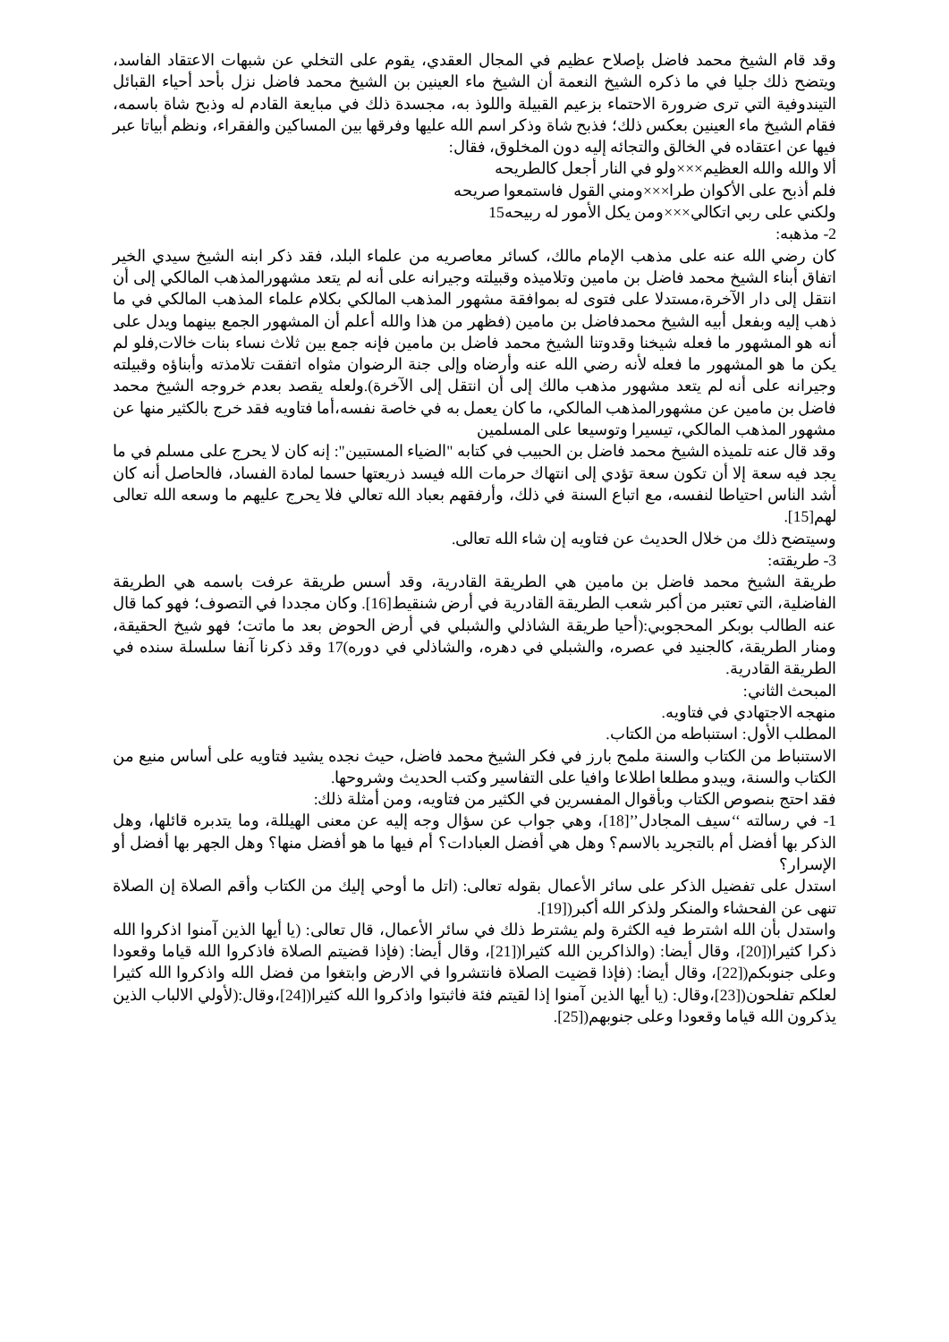وقد قام الشيخ محمد فاضل بإصلاح عظيم في المجال العقدي، يقوم على التخلي عن شبهات الاعتقاد الفاسد، ويتضح ذلك جليا في ما ذكره الشيخ النعمة أن الشيخ ماء العينين بن الشيخ محمد فاضل نزل بأحد أحياء القبائل التيندوفية التي ترى ضرورة الاحتماء بزعيم القبيلة واللوذ به، مجسدة ذلك في مبايعة القادم له وذبح شاة باسمه، فقام الشيخ ماء العينين بعكس ذلك؛ فذبح شاة وذكر اسم الله عليها وفرقها بين المساكين والفقراء، ونظم أبياتا عبر فيها عن اعتقاده في الخالق والتجائه إليه دون المخلوق، فقال:
ألا والله والله العظيم×××ولو في النار أجعل كالطريحه
فلم أذبح على الأكوان طرا×××ومني القول فاستمعوا صريحه
ولكني على ربي اتكالي×××ومن يكل الأمور له ربيحه15
2- مذهبه:
كان رضي الله عنه على مذهب الإمام مالك، كسائر معاصريه من علماء البلد، فقد ذكر ابنه الشيخ سيدي الخير اتفاق أبناء الشيخ محمد فاضل بن مامين وتلاميذه وقبيلته وجيرانه على أنه لم يتعد مشهورالمذهب المالكي إلى أن انتقل إلى دار الآخرة،مستدلا على فتوى له بموافقة مشهور المذهب المالكي بكلام علماء المذهب المالكي في ما ذهب إليه وبفعل أبيه الشيخ محمدفاضل بن مامين (فظهر من هذا والله أعلم أن المشهور الجمع بينهما ويدل على أنه هو المشهور ما فعله شيخنا وقدوتنا الشيخ محمد فاضل بن مامين فإنه جمع بين ثلاث نساء بنات خالات,فلو لم يكن ما هو المشهور ما فعله لأنه رضي الله عنه وأرضاه وإلى جنة الرضوان مثواه اتفقت تلامذته وأبناؤه وقبيلته وجيرانه على أنه لم يتعد مشهور مذهب مالك إلى أن انتقل إلى الآخرة).ولعله يقصد بعدم خروجه الشيخ محمد فاضل بن مامين عن مشهورالمذهب المالكي، ما كان يعمل به في خاصة نفسه،أما فتاويه فقد خرج بالكثير منها عن مشهور المذهب المالكي، تيسيرا وتوسيعا على المسلمين
وقد قال عنه تلميذه الشيخ محمد فاضل بن الحبيب في كتابه "الضياء المستبين": إنه كان لا يحرج على مسلم في ما يجد فيه سعة إلا أن تكون سعة تؤدي إلى انتهاك حرمات الله فيسد ذريعتها حسما لمادة الفساد، فالحاصل أنه كان أشد الناس احتياطا لنفسه، مع اتباع السنة في ذلك، وأرفقهم بعباد الله تعالي فلا يحرج عليهم ما وسعه الله تعالى لهم[15].
وسيتضح ذلك من خلال الحديث عن فتاويه إن شاء الله تعالى.
3- طريقته:
طريقة الشيخ محمد فاضل بن مامين هي الطريقة القادرية، وقد أسس طريقة عرفت باسمه هي الطريقة الفاضلية، التي تعتبر من أكبر شعب الطريقة القادرية في أرض شنقيط[16]. وكان مجددا في التصوف؛ فهو كما قال عنه الطالب بوبكر المحجوبي:(أحيا طريقة الشاذلي والشبلي في أرض الحوض بعد ما ماتت؛ فهو شيخ الحقيقة، ومنار الطريقة، كالجنيد في عصره، والشبلي في دهره، والشاذلي في دوره)17 وقد ذكرنا آنفا سلسلة سنده في الطريقة القادرية.
المبحث الثاني:
منهجه الاجتهادي في فتاويه.
المطلب الأول: استنباطه من الكتاب.
الاستنباط من الكتاب والسنة ملمح بارز في فكر الشيخ محمد فاضل، حيث نجده يشيد فتاويه على أساس منيع من الكتاب والسنة، ويبدو مطلعا اطلاعا وافيا على التفاسير وكتب الحديث وشروحها.
فقد احتج بنصوص الكتاب وبأقوال المفسرين في الكثير من فتاويه، ومن أمثلة ذلك:
1- في رسالته ‘‘سيف المجادل’’[18]، وهي جواب عن سؤال وجه إليه عن معنى الهيللة، وما يتدبره قائلها، وهل الذكر بها أفضل أم بالتجريد بالاسم؟ وهل هي أفضل العبادات؟ أم فيها ما هو أفضل منها؟ وهل الجهر بها أفضل أو الإسرار؟
استدل على تفضيل الذكر على سائر الأعمال بقوله تعالى: (اتل ما أوحي إليك من الكتاب وأقم الصلاة إن الصلاة تنهى عن الفحشاء والمنكر ولذكر الله أكبر([19].
واستدل بأن الله اشترط فيه الكثرة ولم يشترط ذلك في سائر الأعمال، قال تعالى: (يا أيها الذين آمنوا اذكروا الله ذكرا كثيرا([20]، وقال أيضا: (والذاكرين الله كثيرا([21]، وقال أيضا: (فإذا قضيتم الصلاة فاذكروا الله قياما وقعودا وعلى جنوبكم([22]، وقال أيضا: (فإذا قضيت الصلاة فانتشروا في الارض وابتغوا من فضل الله واذكروا الله كثيرا لعلكم تفلحون([23]،وقال: (يا أيها الذين آمنوا إذا لقيتم فئة فاثبتوا واذكروا الله كثيرا([24]،وقال:(لأولي الالباب الذين يذكرون الله قياما وقعودا وعلى جنوبهم([25].